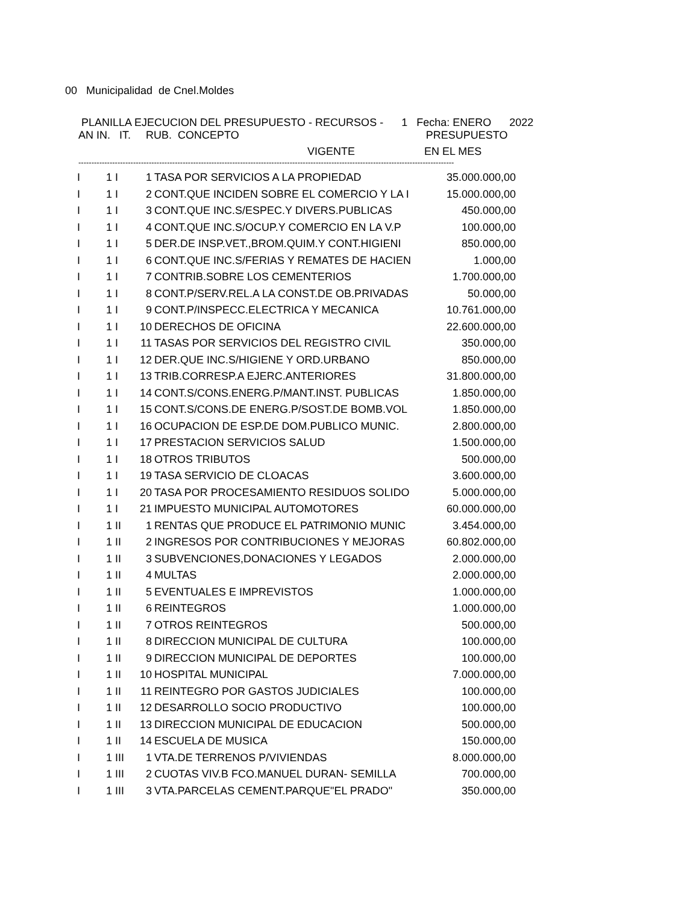00 Municipalidad de Cnel.Moldes
PLANILLA EJECUCION DEL PRESUPUESTO - RECURSOS - 1 Fecha: ENERO 2022
AN IN. IT. RUB. CONCEPTO PRESUPUESTO
VIGENTE EN EL MES
------------------------------------------------------------------------------------------------------------------------------------------------
| I | 1 I | 1 | TASA POR SERVICIOS A LA PROPIEDAD | 35.000.000,00 |
| I | 1 I | 2 | CONT.QUE INCIDEN SOBRE EL COMERCIO Y LA I | 15.000.000,00 |
| I | 1 I | 3 | CONT.QUE INC.S/ESPEC.Y DIVERS.PUBLICAS | 450.000,00 |
| I | 1 I | 4 | CONT.QUE INC.S/OCUP.Y COMERCIO EN LA V.P | 100.000,00 |
| I | 1 I | 5 | DER.DE INSP.VET.,BROM.QUIM.Y CONT.HIGIENI | 850.000,00 |
| I | 1 I | 6 | CONT.QUE INC.S/FERIAS Y REMATES DE HACIEN | 1.000,00 |
| I | 1 I | 7 | CONTRIB.SOBRE LOS CEMENTERIOS | 1.700.000,00 |
| I | 1 I | 8 | CONT.P/SERV.REL.A LA CONST.DE OB.PRIVADAS | 50.000,00 |
| I | 1 I | 9 | CONT.P/INSPECC.ELECTRICA Y MECANICA | 10.761.000,00 |
| I | 1 I | 10 | DERECHOS DE OFICINA | 22.600.000,00 |
| I | 1 I | 11 | TASAS POR SERVICIOS DEL REGISTRO CIVIL | 350.000,00 |
| I | 1 I | 12 | DER.QUE INC.S/HIGIENE Y ORD.URBANO | 850.000,00 |
| I | 1 I | 13 | TRIB.CORRESP.A EJERC.ANTERIORES | 31.800.000,00 |
| I | 1 I | 14 | CONT.S/CONS.ENERG.P/MANT.INST. PUBLICAS | 1.850.000,00 |
| I | 1 I | 15 | CONT.S/CONS.DE ENERG.P/SOST.DE BOMB.VOL | 1.850.000,00 |
| I | 1 I | 16 | OCUPACION DE ESP.DE DOM.PUBLICO MUNIC. | 2.800.000,00 |
| I | 1 I | 17 | PRESTACION SERVICIOS SALUD | 1.500.000,00 |
| I | 1 I | 18 | OTROS TRIBUTOS | 500.000,00 |
| I | 1 I | 19 | TASA SERVICIO DE CLOACAS | 3.600.000,00 |
| I | 1 I | 20 | TASA POR PROCESAMIENTO RESIDUOS SOLIDO | 5.000.000,00 |
| I | 1 I | 21 | IMPUESTO MUNICIPAL AUTOMOTORES | 60.000.000,00 |
| I | 1 II | 1 | RENTAS QUE PRODUCE EL PATRIMONIO MUNIC | 3.454.000,00 |
| I | 1 II | 2 | INGRESOS POR CONTRIBUCIONES Y MEJORAS | 60.802.000,00 |
| I | 1 II | 3 | SUBVENCIONES,DONACIONES Y LEGADOS | 2.000.000,00 |
| I | 1 II | 4 | MULTAS | 2.000.000,00 |
| I | 1 II | 5 | EVENTUALES E IMPREVISTOS | 1.000.000,00 |
| I | 1 II | 6 | REINTEGROS | 1.000.000,00 |
| I | 1 II | 7 | OTROS REINTEGROS | 500.000,00 |
| I | 1 II | 8 | DIRECCION MUNICIPAL DE CULTURA | 100.000,00 |
| I | 1 II | 9 | DIRECCION MUNICIPAL DE DEPORTES | 100.000,00 |
| I | 1 II | 10 | HOSPITAL MUNICIPAL | 7.000.000,00 |
| I | 1 II | 11 | REINTEGRO POR GASTOS JUDICIALES | 100.000,00 |
| I | 1 II | 12 | DESARROLLO SOCIO PRODUCTIVO | 100.000,00 |
| I | 1 II | 13 | DIRECCION MUNICIPAL DE EDUCACION | 500.000,00 |
| I | 1 II | 14 | ESCUELA DE MUSICA | 150.000,00 |
| I | 1 III | 1 | VTA.DE TERRENOS P/VIVIENDAS | 8.000.000,00 |
| I | 1 III | 2 | CUOTAS VIV.B FCO.MANUEL DURAN- SEMILLA | 700.000,00 |
| I | 1 III | 3 | VTA.PARCELAS CEMENT.PARQUE"EL PRADO" | 350.000,00 |